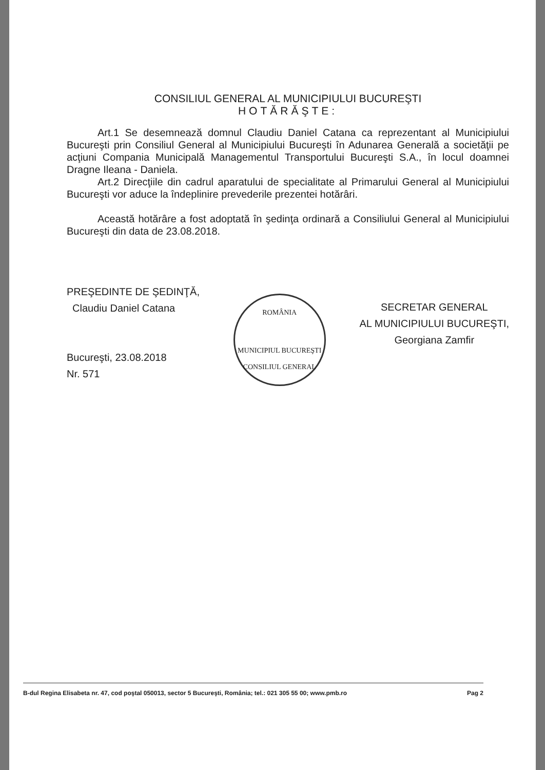CONSILIUL GENERAL AL MUNICIPIULUI BUCUREŞTI
HOTĂRĂŞTE:
Art.1 Se desemnează domnul Claudiu Daniel Catana ca reprezentant al Municipiului Bucureşti prin Consiliul General al Municipiului Bucureşti în Adunarea Generală a societăţii pe acţiuni Compania Municipală Managementul Transportului Bucureşti S.A., în locul doamnei Dragne Ileana - Daniela.
Art.2 Direcţiile din cadrul aparatului de specialitate al Primarului General al Municipiului Bucureşti vor aduce la îndeplinire prevederile prezentei hotărâri.
Această hotărâre a fost adoptată în şedinţa ordinară a Consiliului General al Municipiului Bucureşti din data de 23.08.2018.
PREŞEDINTE DE ŞEDINŢĂ,
Claudiu Daniel Catana
Bucureşti, 23.08.2018
Nr. 571
ROMÂNIA
MUNICIPIUL BUCUREŞTI
CONSILIUL GENERAL
SECRETAR GENERAL
AL MUNICIPIULUI BUCUREŞTI,
Georgiana Zamfir
B-dul Regina Elisabeta nr. 47, cod poştal 050013, sector 5 Bucureşti, România; tel.: 021 305 55 00; www.pmb.ro Pag 2